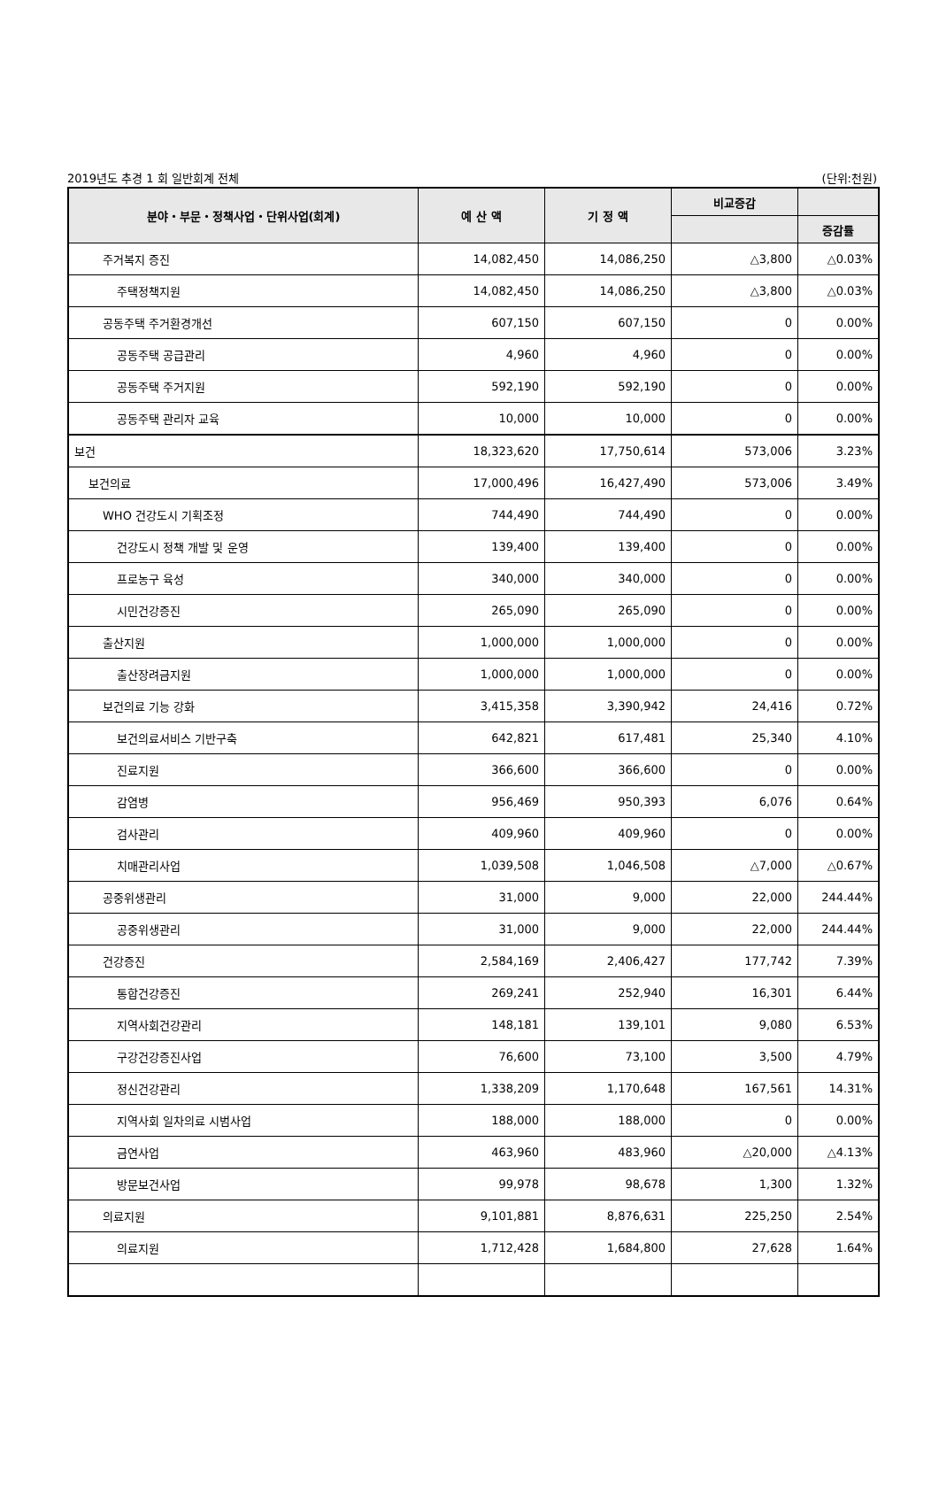2019년도 추경 1 회 일반회계 전체 (단위:천원)
| 분야・부문・정책사업・단위사업(회계) | 예 산 액 | 기 정 액 | 비교증감 | |
| --- | --- | --- | --- | --- |
| | | | | 증감률 |
| 주거복지 증진 | 14,082,450 | 14,086,250 | △3,800 | △0.03% |
| 주택정책지원 | 14,082,450 | 14,086,250 | △3,800 | △0.03% |
| 공동주택 주거환경개선 | 607,150 | 607,150 | 0 | 0.00% |
| 공동주택 공급관리 | 4,960 | 4,960 | 0 | 0.00% |
| 공동주택 주거지원 | 592,190 | 592,190 | 0 | 0.00% |
| 공동주택 관리자 교육 | 10,000 | 10,000 | 0 | 0.00% |
| 보건 | 18,323,620 | 17,750,614 | 573,006 | 3.23% |
| 보건의료 | 17,000,496 | 16,427,490 | 573,006 | 3.49% |
| WHO 건강도시 기획조정 | 744,490 | 744,490 | 0 | 0.00% |
| 건강도시 정책 개발 및 운영 | 139,400 | 139,400 | 0 | 0.00% |
| 프로농구 육성 | 340,000 | 340,000 | 0 | 0.00% |
| 시민건강증진 | 265,090 | 265,090 | 0 | 0.00% |
| 출산지원 | 1,000,000 | 1,000,000 | 0 | 0.00% |
| 출산장려금지원 | 1,000,000 | 1,000,000 | 0 | 0.00% |
| 보건의료 기능 강화 | 3,415,358 | 3,390,942 | 24,416 | 0.72% |
| 보건의료서비스 기반구축 | 642,821 | 617,481 | 25,340 | 4.10% |
| 진료지원 | 366,600 | 366,600 | 0 | 0.00% |
| 감염병 | 956,469 | 950,393 | 6,076 | 0.64% |
| 검사관리 | 409,960 | 409,960 | 0 | 0.00% |
| 치매관리사업 | 1,039,508 | 1,046,508 | △7,000 | △0.67% |
| 공중위생관리 | 31,000 | 9,000 | 22,000 | 244.44% |
| 공중위생관리 | 31,000 | 9,000 | 22,000 | 244.44% |
| 건강증진 | 2,584,169 | 2,406,427 | 177,742 | 7.39% |
| 통합건강증진 | 269,241 | 252,940 | 16,301 | 6.44% |
| 지역사회건강관리 | 148,181 | 139,101 | 9,080 | 6.53% |
| 구강건강증진사업 | 76,600 | 73,100 | 3,500 | 4.79% |
| 정신건강관리 | 1,338,209 | 1,170,648 | 167,561 | 14.31% |
| 지역사회 일차의료 시범사업 | 188,000 | 188,000 | 0 | 0.00% |
| 금연사업 | 463,960 | 483,960 | △20,000 | △4.13% |
| 방문보건사업 | 99,978 | 98,678 | 1,300 | 1.32% |
| 의료지원 | 9,101,881 | 8,876,631 | 225,250 | 2.54% |
| 의료지원 | 1,712,428 | 1,684,800 | 27,628 | 1.64% |